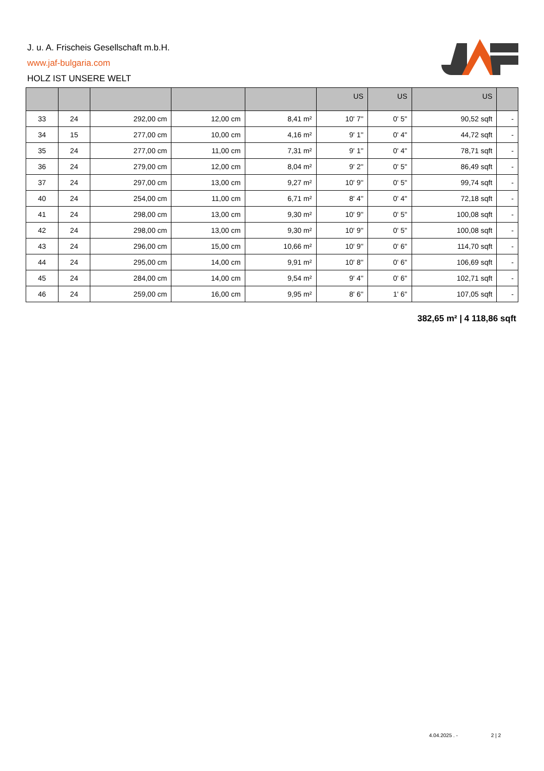J. u. A. Frischeis Gesellschaft m.b.H.
www.jaf-bulgaria.com
HOLZ IST UNSERE WELT
| | | | | | US | US | US | |
| --- | --- | --- | --- | --- | --- | --- | --- | --- |
| 33 | 24 | 292,00 cm | 12,00 cm | 8,41 m² | 10' 7'' | 0' 5'' | 90,52 sqft | - |
| 34 | 15 | 277,00 cm | 10,00 cm | 4,16 m² | 9' 1'' | 0' 4'' | 44,72 sqft | - |
| 35 | 24 | 277,00 cm | 11,00 cm | 7,31 m² | 9' 1'' | 0' 4'' | 78,71 sqft | - |
| 36 | 24 | 279,00 cm | 12,00 cm | 8,04 m² | 9' 2'' | 0' 5'' | 86,49 sqft | - |
| 37 | 24 | 297,00 cm | 13,00 cm | 9,27 m² | 10' 9'' | 0' 5'' | 99,74 sqft | - |
| 40 | 24 | 254,00 cm | 11,00 cm | 6,71 m² | 8' 4'' | 0' 4'' | 72,18 sqft | - |
| 41 | 24 | 298,00 cm | 13,00 cm | 9,30 m² | 10' 9'' | 0' 5'' | 100,08 sqft | - |
| 42 | 24 | 298,00 cm | 13,00 cm | 9,30 m² | 10' 9'' | 0' 5'' | 100,08 sqft | - |
| 43 | 24 | 296,00 cm | 15,00 cm | 10,66 m² | 10' 9'' | 0' 6'' | 114,70 sqft | - |
| 44 | 24 | 295,00 cm | 14,00 cm | 9,91 m² | 10' 8'' | 0' 6'' | 106,69 sqft | - |
| 45 | 24 | 284,00 cm | 14,00 cm | 9,54 m² | 9' 4'' | 0' 6'' | 102,71 sqft | - |
| 46 | 24 | 259,00 cm | 16,00 cm | 9,95 m² | 8' 6'' | 1' 6'' | 107,05 sqft | - |
382,65 m² | 4 118,86 sqft
4.04.2025 . - 2 | 2